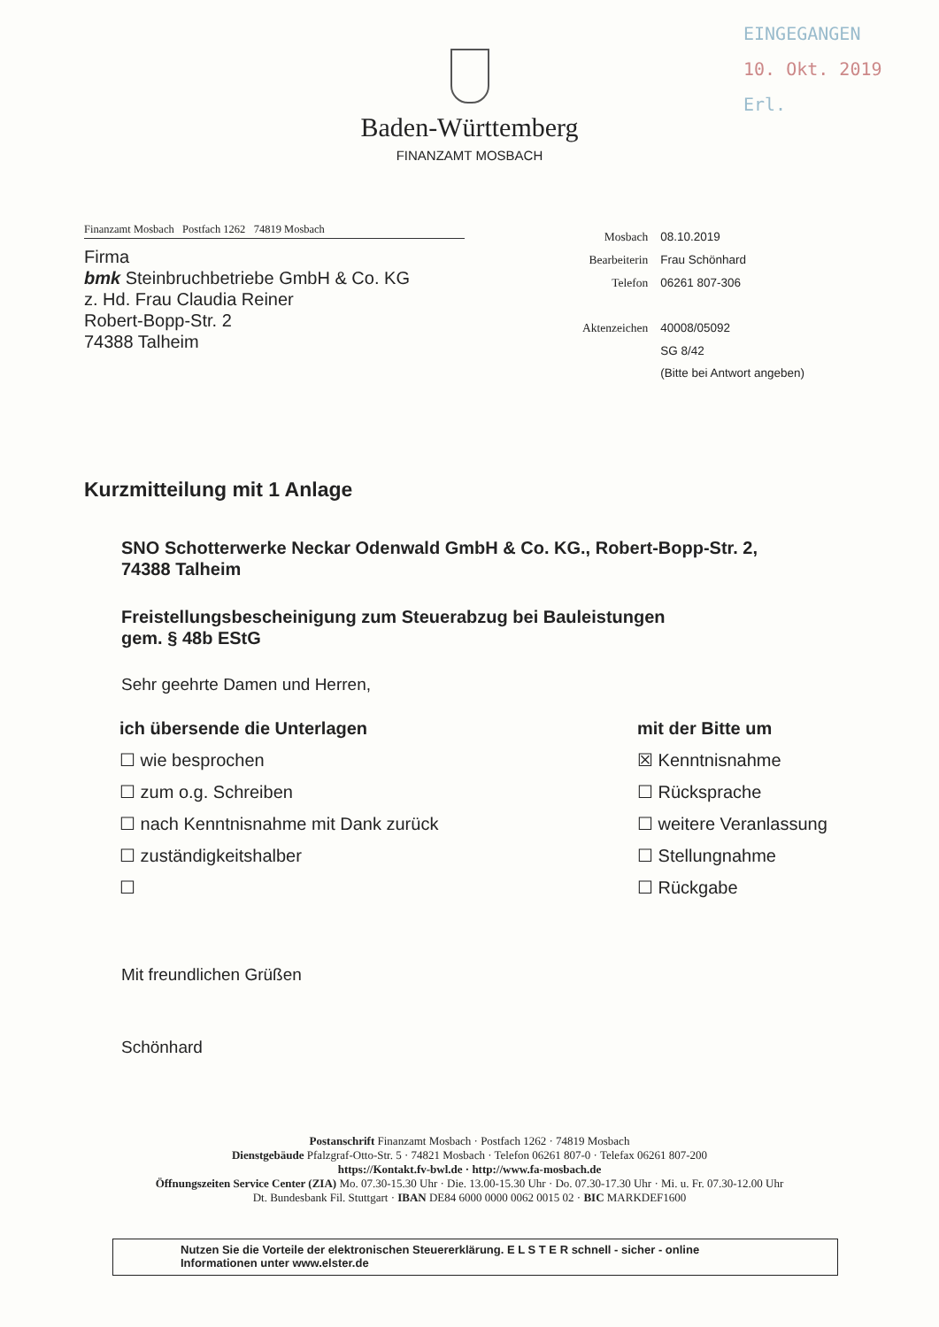EINGEGANGEN
10. Okt. 2019
Erl.
Baden-Württemberg
FINANZAMT MOSBACH
Finanzamt Mosbach Postfach 1262 74819 Mosbach
Firma
bmk Steinbruchbetriebe GmbH & Co. KG
z. Hd. Frau Claudia Reiner
Robert-Bopp-Str. 2
74388 Talheim
| Mosbach | 08.10.2019 |
| Bearbeiterin | Frau Schönhard |
| Telefon | 06261 807-306 |
| Aktenzeichen | 40008/05092 |
| | SG 8/42 |
| | (Bitte bei Antwort angeben) |
Kurzmitteilung mit 1 Anlage
SNO Schotterwerke Neckar Odenwald GmbH & Co. KG., Robert-Bopp-Str. 2,
74388 Talheim
Freistellungsbescheinigung zum Steuerabzug bei Bauleistungen
gem. § 48b EStG
Sehr geehrte Damen und Herren,
ich übersende die Unterlagen
☐ wie besprochen
☐ zum o.g. Schreiben
☐ nach Kenntnisnahme mit Dank zurück
☐ zuständigkeitshalber
☐
mit der Bitte um
☒ Kenntnisnahme
☐ Rücksprache
☐ weitere Veranlassung
☐ Stellungnahme
☐ Rückgabe
Mit freundlichen Grüßen
Schönhard
Postanschrift Finanzamt Mosbach · Postfach 1262 · 74819 Mosbach
Dienstgebäude Pfalzgraf-Otto-Str. 5 · 74821 Mosbach · Telefon 06261 807-0 · Telefax 06261 807-200
https://Kontakt.fv-bwl.de · http://www.fa-mosbach.de
Öffnungszeiten Service Center (ZIA) Mo. 07.30-15.30 Uhr · Die. 13.00-15.30 Uhr · Do. 07.30-17.30 Uhr · Mi. u. Fr. 07.30-12.00 Uhr
Dt. Bundesbank Fil. Stuttgart · IBAN DE84 6000 0000 0062 0015 02 · BIC MARKDEF1600
Nutzen Sie die Vorteile der elektronischen Steuererklärung. E L S T E R schnell - sicher - online
Informationen unter www.elster.de